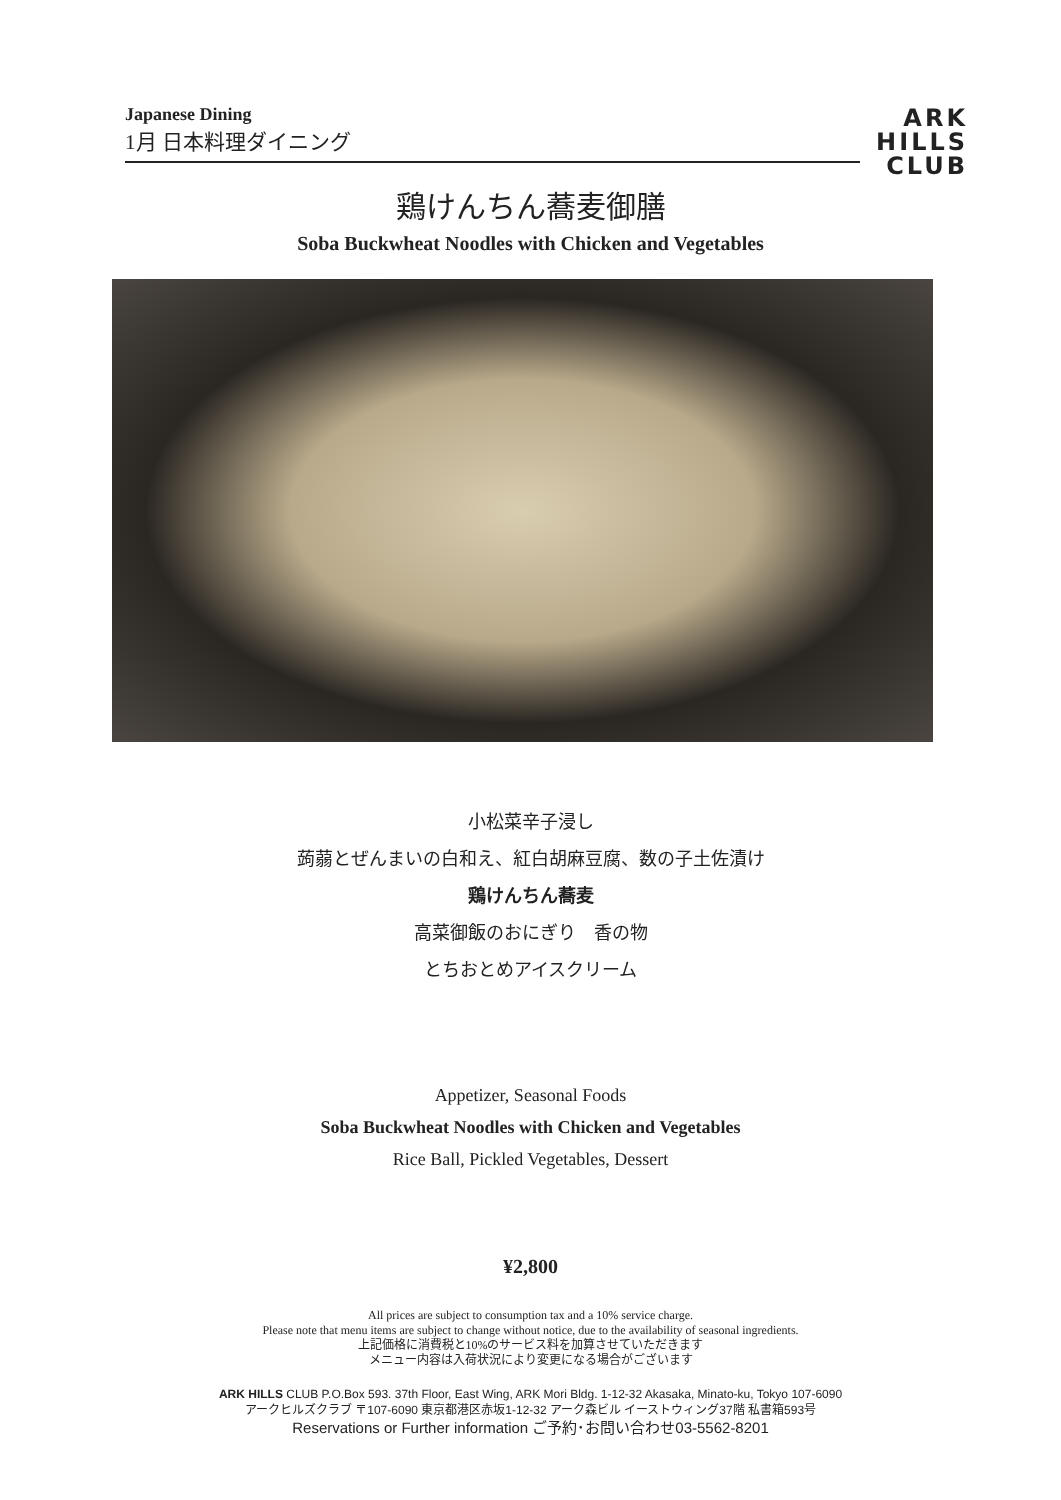Japanese Dining
1月 日本料理ダイニング
ARK
HILLS
CLUB
鶏けんちん蕎麦御膳
Soba Buckwheat Noodles with Chicken and Vegetables
小松菜辛子浸し
蒟蒻とぜんまいの白和え、紅白胡麻豆腐、数の子土佐漬け
鶏けんちん蕎麦
高菜御飯のおにぎり　香の物
とちおとめアイスクリーム
Appetizer, Seasonal Foods
Soba Buckwheat Noodles with Chicken and Vegetables
Rice Ball, Pickled Vegetables, Dessert
¥2,800
All prices are subject to consumption tax and a 10% service charge.
Please note that menu items are subject to change without notice, due to the availability of seasonal ingredients.
上記価格に消費税と10%のサービス料を加算させていただきます
メニュー内容は入荷状況により変更になる場合がございます
ARK HILLS CLUB P.O.Box 593. 37th Floor, East Wing, ARK Mori Bldg. 1-12-32 Akasaka, Minato-ku, Tokyo 107-6090
アークヒルズクラブ 〒107-6090 東京都港区赤坂1-12-32 アーク森ビル イーストウィング37階 私書箱593号
Reservations or Further information ご予約･お問い合わせ03-5562-8201